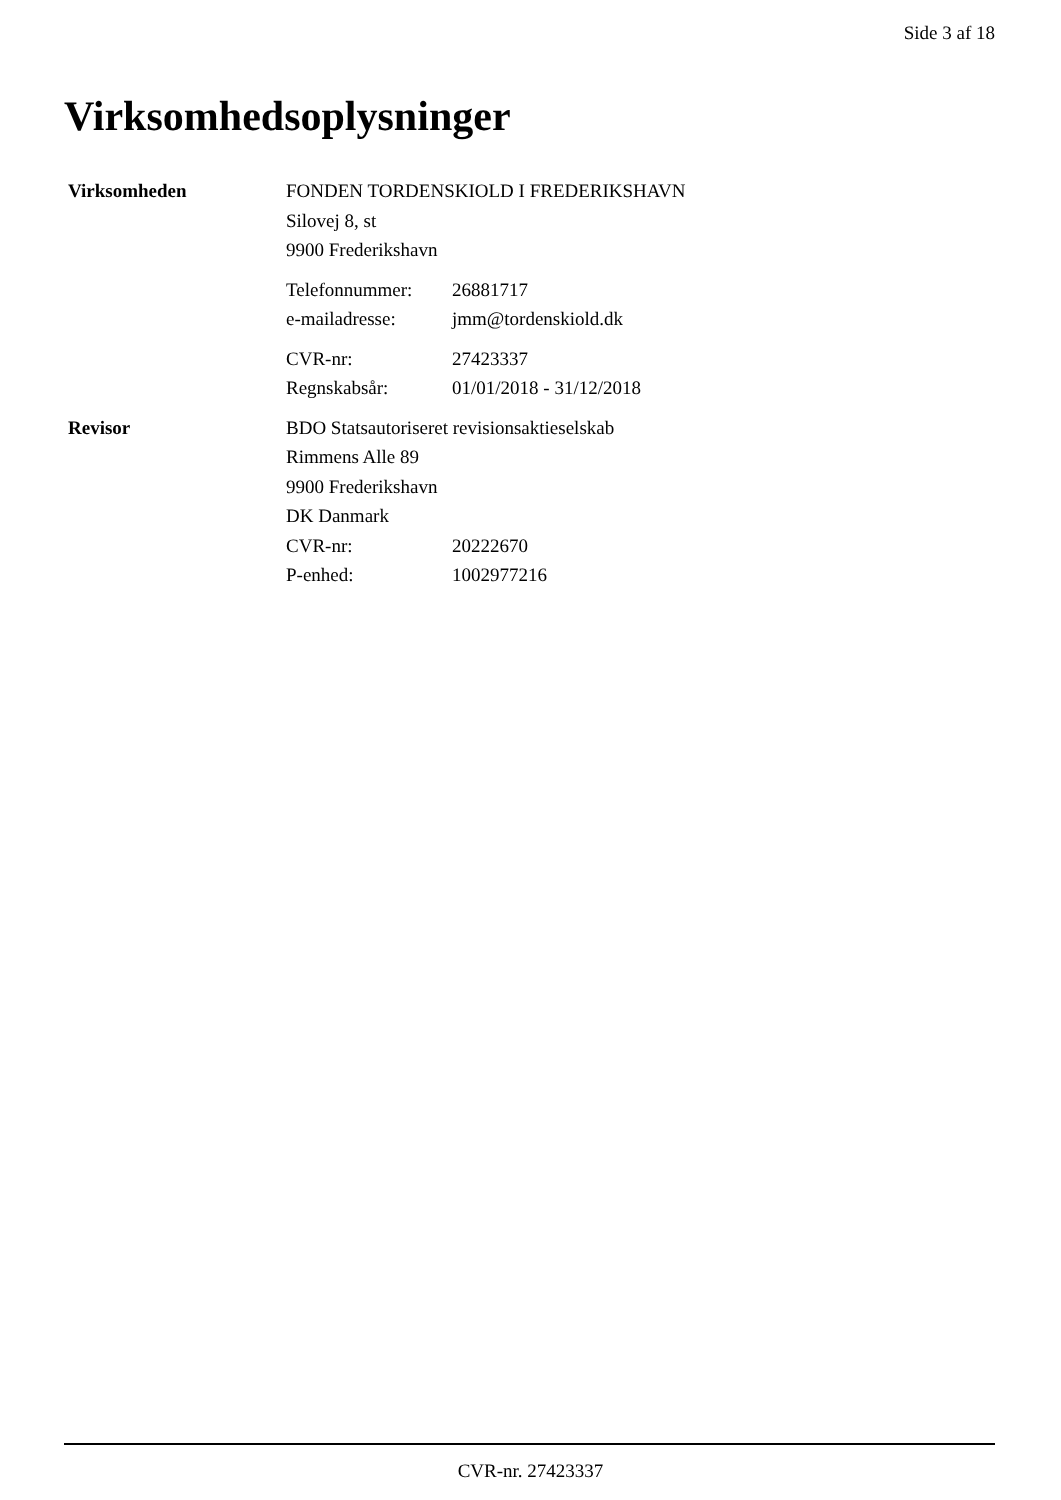Side 3 af 18
Virksomhedsoplysninger
Virksomheden FONDEN TORDENSKIOLD I FREDERIKSHAVN
Silovej 8, st
9900 Frederikshavn
Telefonnummer: 26881717
e-mailadresse: jmm@tordenskiold.dk
CVR-nr: 27423337
Regnskabsår: 01/01/2018 - 31/12/2018
Revisor BDO Statsautoriseret revisionsaktieselskab
Rimmens Alle 89
9900 Frederikshavn
DK Danmark
CVR-nr: 20222670
P-enhed: 1002977216
CVR-nr. 27423337